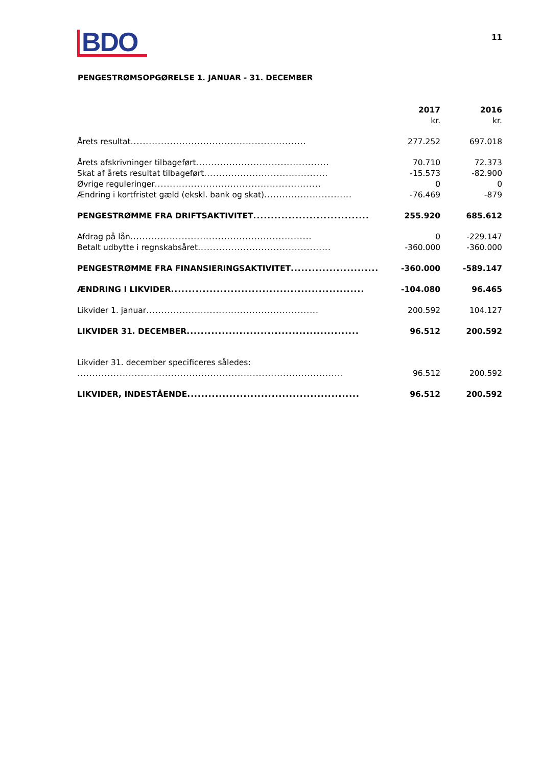BDO
11
PENGESTRØMSOPGØRELSE 1. JANUAR - 31. DECEMBER
| | 2017 | 2016 |
| | kr. | kr. |
| Årets resultat .......................................................... | 277.252 | 697.018 |
| Årets afskrivninger tilbageført ............................................ | 70.710 | 72.373 |
| Skat af årets resultat tilbageført ......................................... | -15.573 | -82.900 |
| Øvrige reguleringer ....................................................... | 0 | 0 |
| Ændring i kortfristet gæld (ekskl. bank og skat) ............................. | -76.469 | -879 |
| PENGESTRØMME FRA DRIFTSAKTIVITET ................................. | 255.920 | 685.612 |
| Afdrag på lån ............................................................ | 0 | -229.147 |
| Betalt udbytte i regnskabsåret ............................................ | -360.000 | -360.000 |
| PENGESTRØMME FRA FINANSIERINGSAKTIVITET ......................... | -360.000 | -589.147 |
| ÆNDRING I LIKVIDER ....................................................... | -104.080 | 96.465 |
| Likvider 1. januar ......................................................... | 200.592 | 104.127 |
| LIKVIDER 31. DECEMBER ................................................. | 96.512 | 200.592 |
| Likvider 31. december specificeres således: | | |
| ........................................................................................ | 96.512 | 200.592 |
| LIKVIDER, INDESTÅENDE ................................................. | 96.512 | 200.592 |